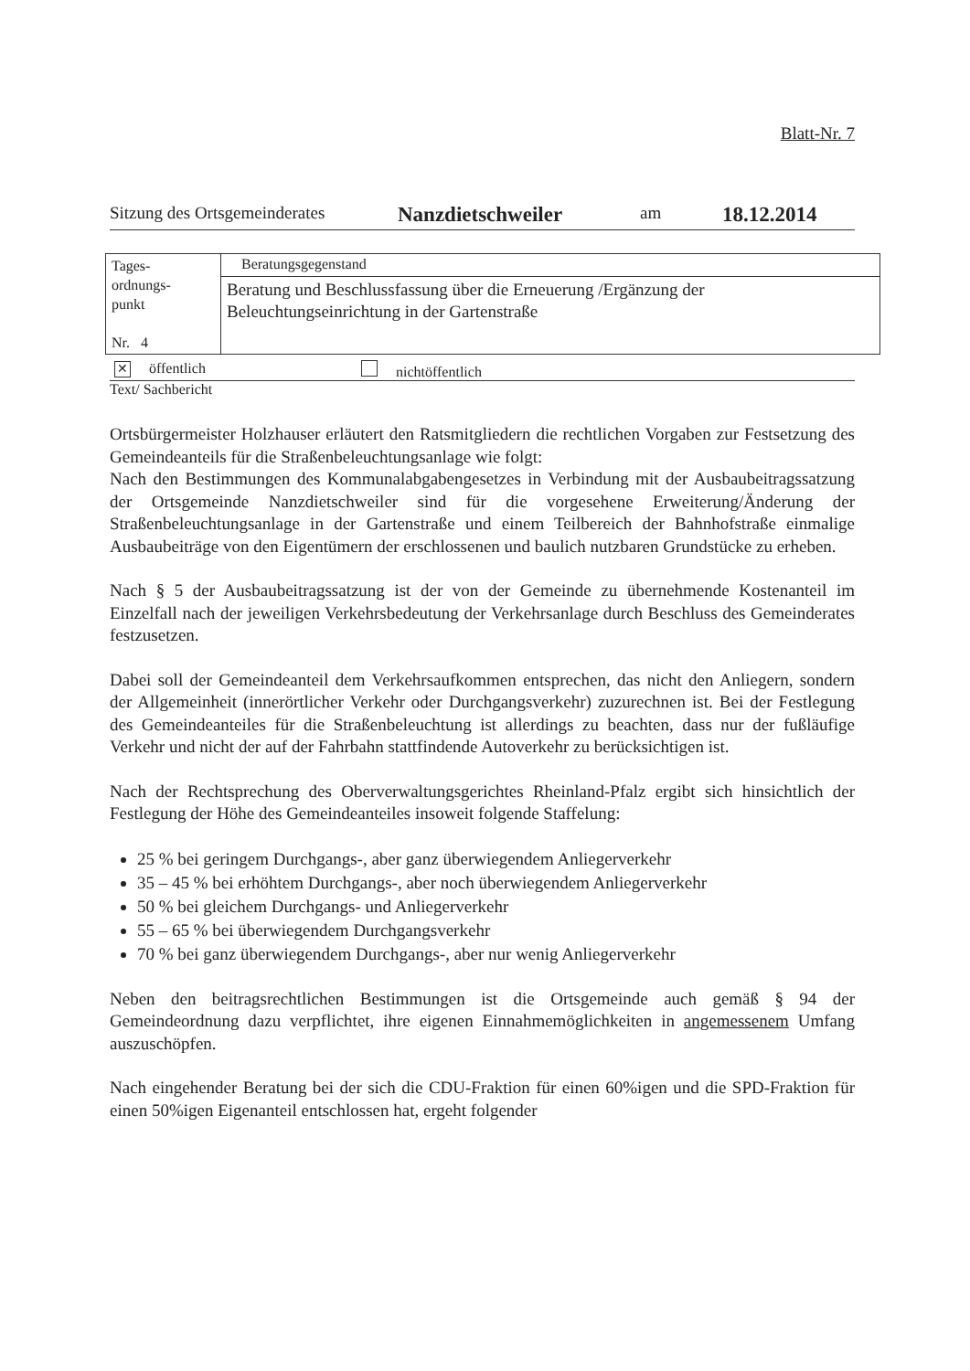Blatt-Nr. 7
Sitzung des Ortsgemeinderates Nanzdietschweiler am 18.12.2014
| Tages- ordnungs- punkt Nr. 4 | Beratungsgegenstand |
| | Beratung und Beschlussfassung über die Erneuerung /Ergänzung der Beleuchtungseinrichtung in der Gartenstraße |
✕ öffentlich nichtöffentlich
Text/ Sachbericht
Ortsbürgermeister Holzhauser erläutert den Ratsmitgliedern die rechtlichen Vorgaben zur Festsetzung des Gemeindeanteils für die Straßenbeleuchtungsanlage wie folgt:
Nach den Bestimmungen des Kommunalabgabengesetzes in Verbindung mit der Ausbaubeitragssatzung der Ortsgemeinde Nanzdietschweiler sind für die vorgesehene Erweiterung/Änderung der Straßenbeleuchtungsanlage in der Gartenstraße und einem Teilbereich der Bahnhofstraße einmalige Ausbaubeiträge von den Eigentümern der erschlossenen und baulich nutzbaren Grundstücke zu erheben.
Nach § 5 der Ausbaubeitragssatzung ist der von der Gemeinde zu übernehmende Kostenanteil im Einzelfall nach der jeweiligen Verkehrsbedeutung der Verkehrsanlage durch Beschluss des Gemeinderates festzusetzen.
Dabei soll der Gemeindeanteil dem Verkehrsaufkommen entsprechen, das nicht den Anliegern, sondern der Allgemeinheit (innerörtlicher Verkehr oder Durchgangsverkehr) zuzurechnen ist. Bei der Festlegung des Gemeindeanteiles für die Straßenbeleuchtung ist allerdings zu beachten, dass nur der fußläufige Verkehr und nicht der auf der Fahrbahn stattfindende Autoverkehr zu berücksichtigen ist.
Nach der Rechtsprechung des Oberverwaltungsgerichtes Rheinland-Pfalz ergibt sich hinsichtlich der Festlegung der Höhe des Gemeindeanteiles insoweit folgende Staffelung:
25 % bei geringem Durchgangs-, aber ganz überwiegendem Anliegerverkehr
35 – 45 % bei erhöhtem Durchgangs-, aber noch überwiegendem Anliegerverkehr
50 % bei gleichem Durchgangs- und Anliegerverkehr
55 – 65 % bei überwiegendem Durchgangsverkehr
70 % bei ganz überwiegendem Durchgangs-, aber nur wenig Anliegerverkehr
Neben den beitragsrechtlichen Bestimmungen ist die Ortsgemeinde auch gemäß § 94 der Gemeindeordnung dazu verpflichtet, ihre eigenen Einnahmemöglichkeiten in angemessenem Umfang auszuschöpfen.
Nach eingehender Beratung bei der sich die CDU-Fraktion für einen 60%igen und die SPD-Fraktion für einen 50%igen Eigenanteil entschlossen hat, ergeht folgender